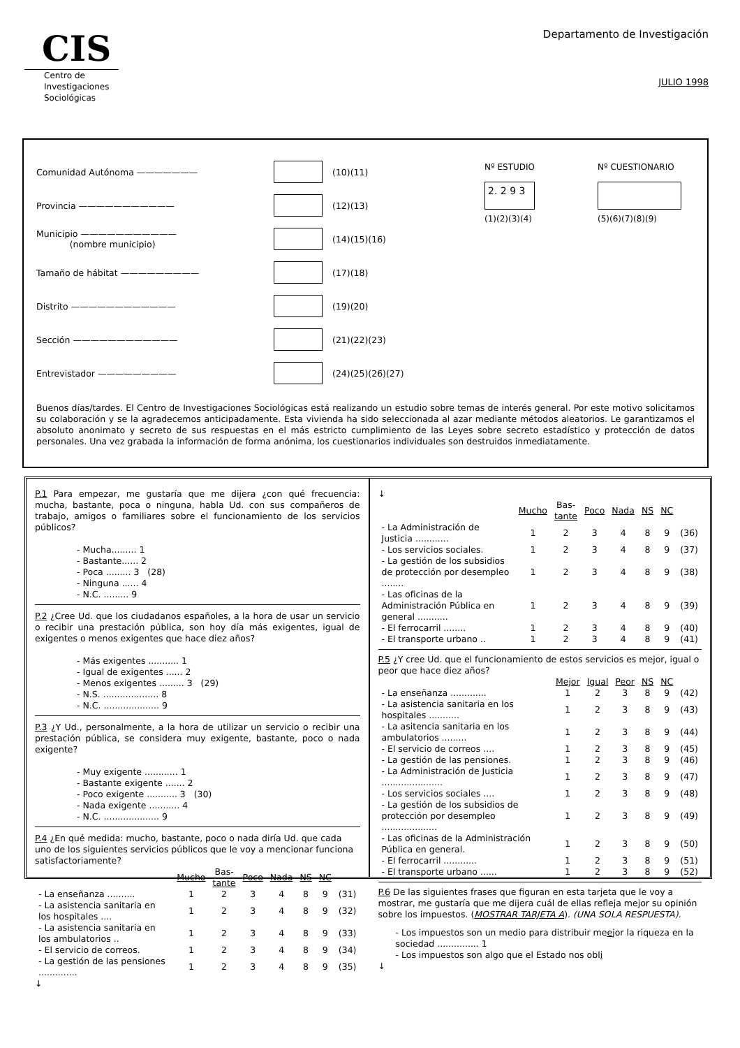CIS
Centro de
Investigaciones
Sociológicas
Departamento de Investigación
JULIO 1998
Comunidad Autónoma ——————— (10)(11)
Provincia ——————————— (12)(13)
Municipio ———————————
(nombre municipio) (14)(15)(16)
Tamaño de hábitat ————————— (17)(18)
Distrito ———————————— (19)(20)
Sección ———————————— (21)(22)(23)
Entrevistador ————————— (24)(25)(26)(27)
Nº ESTUDIO
2. 2 9 3
(1)(2)(3)(4)
Nº CUESTIONARIO
(5)(6)(7)(8)(9)
Buenos días/tardes. El Centro de Investigaciones Sociológicas está realizando un estudio sobre temas de interés general. Por este motivo solicitamos su colaboración y se la agradecemos anticipadamente. Esta vivienda ha sido seleccionada al azar mediante métodos aleatorios. Le garantizamos el absoluto anonimato y secreto de sus respuestas en el más estricto cumplimiento de las Leyes sobre secreto estadístico y protección de datos personales. Una vez grabada la información de forma anónima, los cuestionarios individuales son destruidos inmediatamente.
P.1 Para empezar, me gustaría que me dijera ¿con qué frecuencia: mucha, bastante, poca o ninguna, habla Ud. con sus compañeros de trabajo, amigos o familiares sobre el funcionamiento de los servicios públicos?
- Mucha......... 1
- Bastante...... 2
- Poca ......... 3 (28)
- Ninguna ...... 4
- N.C. ......... 9
P.2 ¿Cree Ud. que los ciudadanos españoles, a la hora de usar un servicio o recibir una prestación pública, son hoy día más exigentes, igual de exigentes o menos exigentes que hace diez años?
- Más exigentes ........... 1
- Igual de exigentes ...... 2
- Menos exigentes ......... 3 (29)
- N.S. .................... 8
- N.C. .................... 9
P.3 ¿Y Ud., personalmente, a la hora de utilizar un servicio o recibir una prestación pública, se considera muy exigente, bastante, poco o nada exigente?
- Muy exigente ............ 1
- Bastante exigente ....... 2
- Poco exigente ........... 3 (30)
- Nada exigente ........... 4
- N.C. .................... 9
P.4 ¿En qué medida: mucho, bastante, poco o nada diría Ud. que cada uno de los siguientes servicios públicos que le voy a mencionar funciona satisfactoriamente?
| | Mucho | Bas- tante | Poco | Nada | NS | NC | |
| --- | --- | --- | --- | --- | --- | --- | --- |
| - La enseñanza .......... | 1 | 2 | 3 | 4 | 8 | 9 | (31) |
| - La asistencia sanitaria en los hospitales .... | 1 | 2 | 3 | 4 | 8 | 9 | (32) |
| - La asistencia sanitaria en los ambulatorios .. | 1 | 2 | 3 | 4 | 8 | 9 | (33) |
| - El servicio de correos. | 1 | 2 | 3 | 4 | 8 | 9 | (34) |
| - La gestión de las pensiones .............. | 1 | 2 | 3 | 4 | 8 | 9 | (35) |
↓
↓
| | Mucho | Bas- tante | Poco | Nada | NS | NC | |
| --- | --- | --- | --- | --- | --- | --- | --- |
| - La Administración de Justicia ............ | 1 | 2 | 3 | 4 | 8 | 9 | (36) |
| - Los servicios sociales. | 1 | 2 | 3 | 4 | 8 | 9 | (37) |
| - La gestión de los subsidios de protección por desempleo ........ | 1 | 2 | 3 | 4 | 8 | 9 | (38) |
| - Las oficinas de la Administración Pública en general ........... | 1 | 2 | 3 | 4 | 8 | 9 | (39) |
| - El ferrocarril ........ | 1 | 2 | 3 | 4 | 8 | 9 | (40) |
| - El transporte urbano .. | 1 | 2 | 3 | 4 | 8 | 9 | (41) |
P.5 ¿Y cree Ud. que el funcionamiento de estos servicios es mejor, igual o peor que hace diez años?
| | Mejor | Igual | Peor | NS | NC | |
| --- | --- | --- | --- | --- | --- | --- |
| - La enseñanza ............. | 1 | 2 | 3 | 8 | 9 | (42) |
| - La asistencia sanitaria en los hospitales ........... | 1 | 2 | 3 | 8 | 9 | (43) |
| - La asitencia sanitaria en los ambulatorios ......... | 1 | 2 | 3 | 8 | 9 | (44) |
| - El servicio de correos .... | 1 | 2 | 3 | 8 | 9 | (45) |
| - La gestión de las pensiones. | 1 | 2 | 3 | 8 | 9 | (46) |
| - La Administración de Justicia ...................... | 1 | 2 | 3 | 8 | 9 | (47) |
| - Los servicios sociales .... | 1 | 2 | 3 | 8 | 9 | (48) |
| - La gestión de los subsidios de protección por desempleo .................... | 1 | 2 | 3 | 8 | 9 | (49) |
| - Las oficinas de la Administración Pública en general. | 1 | 2 | 3 | 8 | 9 | (50) |
| - El ferrocarril ............ | 1 | 2 | 3 | 8 | 9 | (51) |
| - El transporte urbano ...... | 1 | 2 | 3 | 8 | 9 | (52) |
P.6 De las siguientes frases que figuran en esta tarjeta que le voy a mostrar, me gustaría que me dijera cuál de ellas refleja mejor su opinión sobre los impuestos. (MOSTRAR TARJETA A). (UNA SOLA RESPUESTA).
- Los impuestos son un medio para distribuir meejor la riqueza en la sociedad ............... 1
- Los impuestos son algo que el Estado nos obli
↓